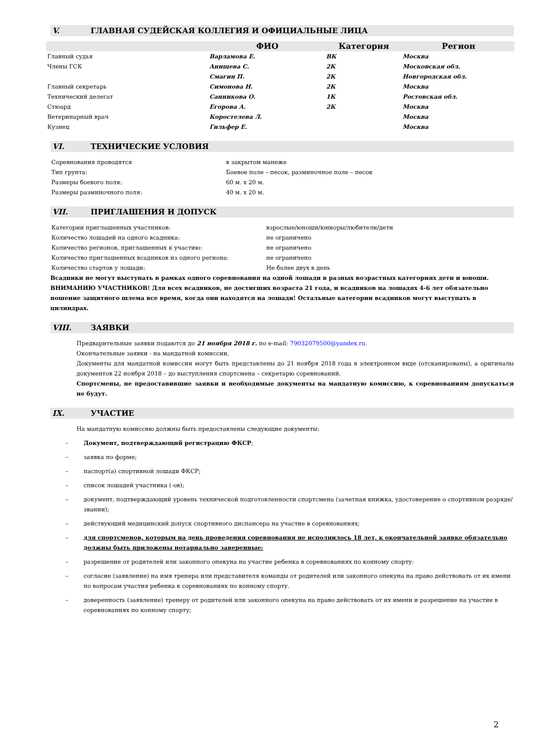V. ГЛАВНАЯ СУДЕЙСКАЯ КОЛЛЕГИЯ И ОФИЦИАЛЬНЫЕ ЛИЦА
| | ФИО | Категория | Регион |
| --- | --- | --- | --- |
| Главный судья | Варламова Е. | ВК | Москва |
| Члены ГСК | Анищева С. | 2К | Московская обл. |
| | Смагин П. | 2К | Новгородская обл. |
| Главный секретарь | Симонова Н. | 2К | Москва |
| Технический делегат | Санникова О. | 1К | Ростовская обл. |
| Стюард | Егорова А. | 2К | Москва |
| Ветеринарный врач | Коростелева Л. | | Москва |
| Кузнец | Гильфер Е. | | Москва |
VI. ТЕХНИЧЕСКИЕ УСЛОВИЯ
| Соревнования проводятся | в закрытом манеже |
| Тип грунта: | Боевое поле – песок, разминочное поле – песок |
| Размеры боевого поля: | 60 м. х 20 м. |
| Размеры разминочного поля: | 40 м. х 20 м. |
VII. ПРИГЛАШЕНИЯ И ДОПУСК
| Категории приглашенных участников: | взрослые/юноши/юниоры/любители/дети |
| Количество лошадей на одного всадника: | не ограничено |
| Количество регионов, приглашенных к участию: | не ограничено |
| Количество приглашенных всадников из одного региона: | не ограничено |
| Количество стартов у лошади: | Не более двух в день |
Всадники не могут выступать в рамках одного соревнования на одной лошади в разных возрастных категориях дети и юноши.
ВНИМАНИЮ УЧАСТНИКОВ! Для всех всадников, не достигших возраста 21 года, и всадников на лошадях 4-6 лет обязательно ношение защитного шлема все время, когда они находятся на лошади! Остальные категории всадников могут выступать в цилиндрах.
VIII. ЗАЯВКИ
Предварительные заявки подаются до 21 ноября 2018 г. по e-mail: 79032079500@yandex.ru.
Окончательные заявки - на мандатной комиссии.
Документы для мандатной комиссии могут быть представлены до 21 ноября 2018 года в электронном виде (отсканированы), а оригиналы документов 22 ноября 2018 – до выступления спортсмена – секретарю соревнований.
Спортсмены, не предоставившие заявки и необходимые документы на мандатную комиссию, к соревнованиям допускаться не будут.
IX. УЧАСТИЕ
На мандатную комиссию должны быть предоставлены следующие документы:
– Документ, подтверждающий регистрацию ФКСР;
– заявка по форме;
– паспорт(а) спортивной лошади ФКСР;
– список лошадей участника (-ов);
– документ, подтверждающий уровень технической подготовленности спортсмена (зачетная книжка, удостоверение о спортивном разряде/звании);
– действующий медицинский допуск спортивного диспансера на участие в соревнованиях;
– для спортсменов, которым на день проведения соревнования не исполнилось 18 лет, к окончательной заявке обязательно должны быть приложены нотариально заверенные:
– разрешение от родителей или законного опекуна на участие ребенка в соревнованиях по конному спорту:
– согласие (заявление) на имя тренера или представителя команды от родителей или законного опекуна на право действовать от их имени по вопросам участия ребенка в соревнованиях по конному спорту.
– доверенность (заявление) тренеру от родителей или законного опекуна на право действовать от их имени и разрешение на участие в соревнованиях по конному спорту;
2